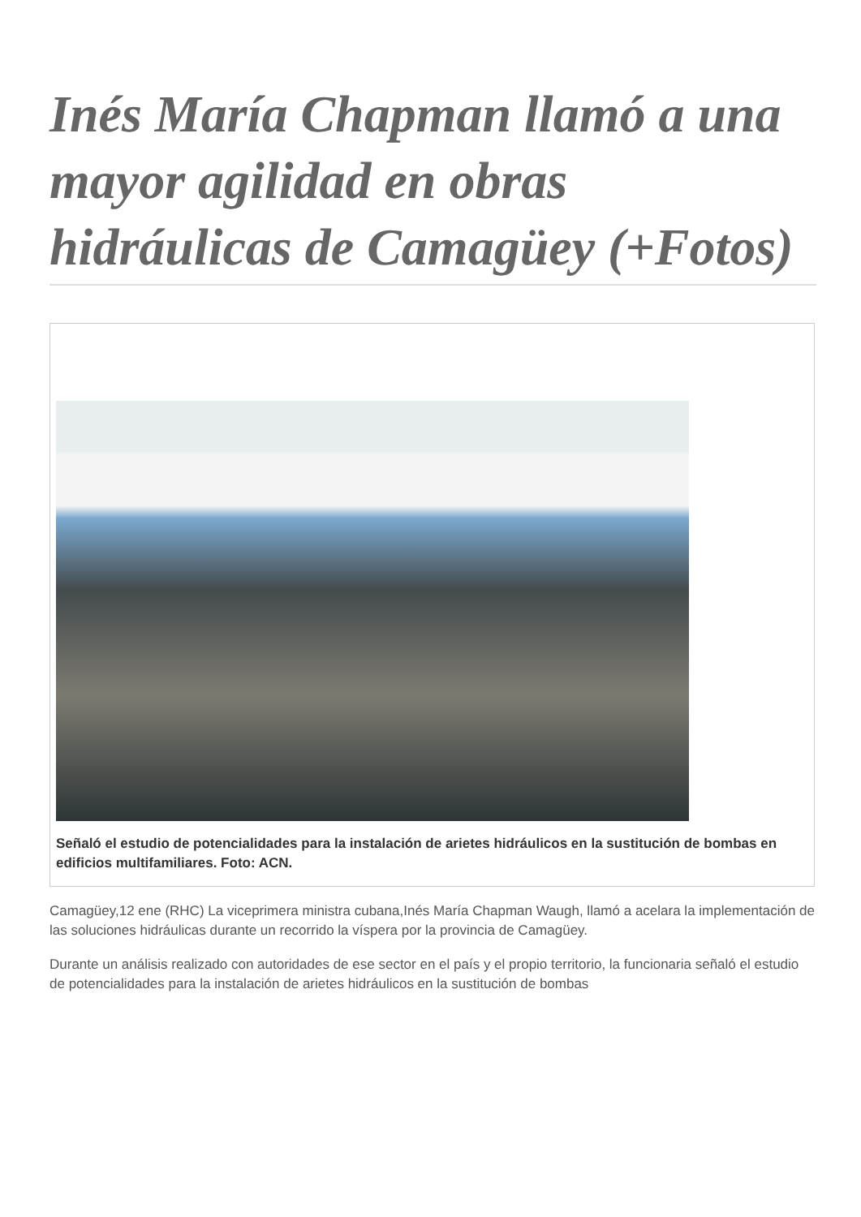Inés María Chapman llamó a una mayor agilidad en obras hidráulicas de Camagüey (+Fotos)
Señaló el estudio de potencialidades para la instalación de arietes hidráulicos en la sustitución de bombas en edificios multifamiliares. Foto: ACN.
Camagüey,12 ene (RHC) La viceprimera ministra cubana,Inés María Chapman Waugh, llamó a acelara la implementación de las soluciones hidráulicas durante un recorrido la víspera por la provincia de Camagüey.
Durante un análisis realizado con autoridades de ese sector en el país y el propio territorio, la funcionaria señaló el estudio de potencialidades para la instalación de arietes hidráulicos en la sustitución de bombas